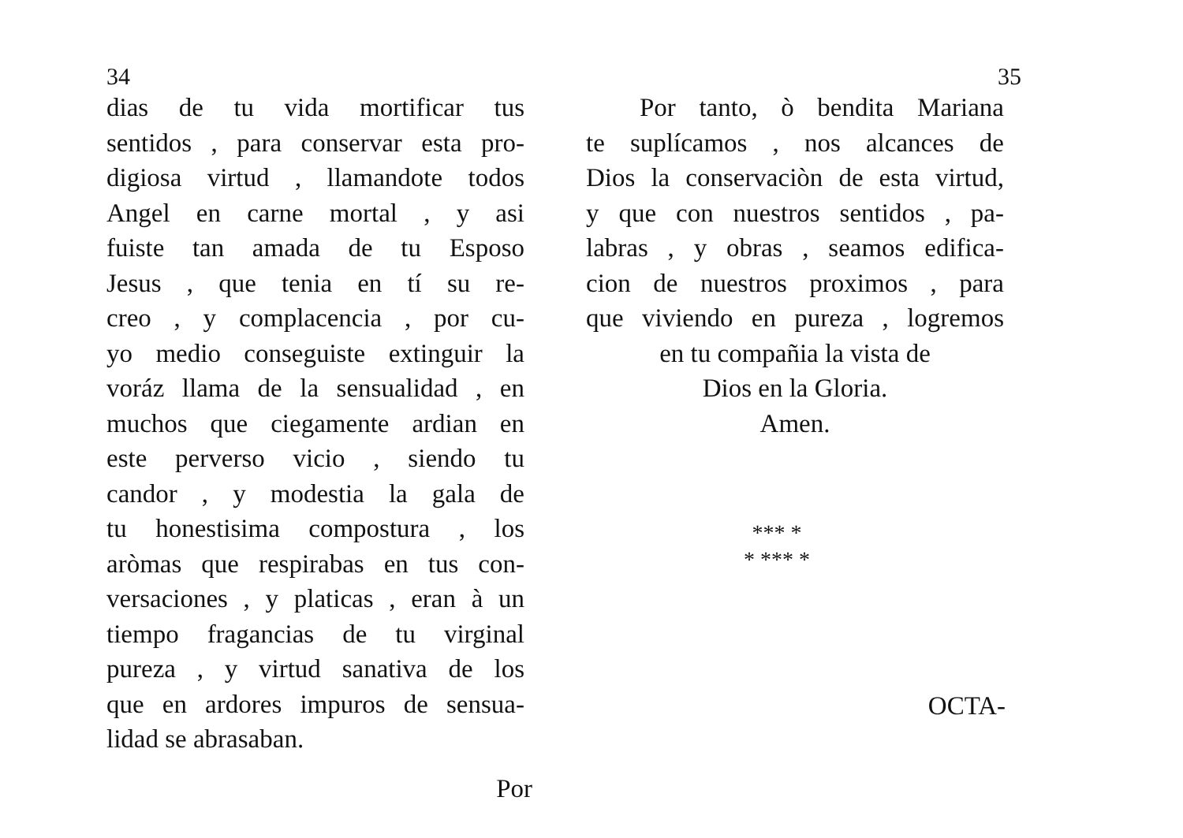34
dias de tu vida mortificar tus
sentidos , para conservar esta pro-
digiosa virtud , llamandote todos
Angel en carne mortal , y asi
fuiste tan amada de tu Esposo
Jesus , que tenia en tí su re-
creo , y complacencia , por cu-
yo medio conseguiste extinguir la
voráz llama de la sensualidad , en
muchos que ciegamente ardian en
este perverso vicio , siendo tu
candor , y modestia la gala de
tu honestisima compostura , los
aròmas que respirabas en tus con-
versaciones , y platicas , eran à un
tiempo fragancias de tu virginal
pureza , y virtud sanativa de los
que en ardores impuros de sensua-
lidad se abrasaban.
Por
35
Por tanto, ò bendita Mariana
te suplícamos , nos alcances de
Dios la conservaciòn de esta virtud,
y que con nuestros sentidos , pa-
labras , y obras , seamos edifica-
cion de nuestros proximos , para
que viviendo en pureza , logremos
en tu compañia la vista de
Dios en la Gloria.
Amen.
*** *
* *** *
OCTA-